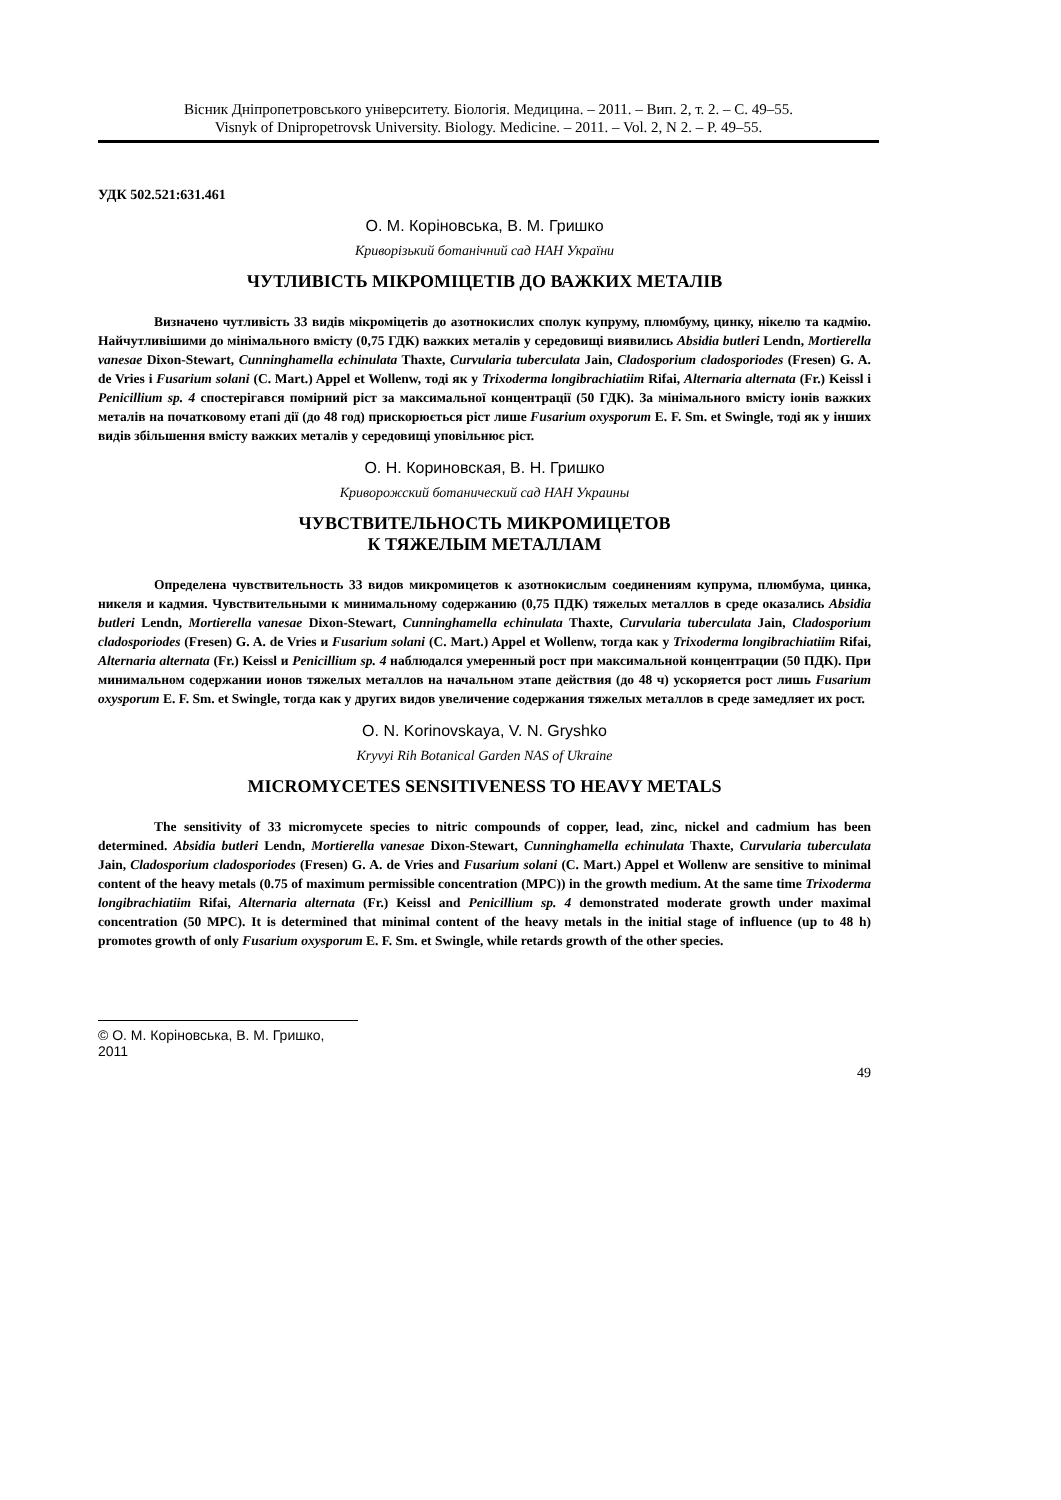Вісник Дніпропетровського університету. Біологія. Медицина. – 2011. – Вип. 2, т. 2. – С. 49–55.
Visnyk of Dnipropetrovsk University. Biology. Medicine. – 2011. – Vol. 2, N 2. – P. 49–55.
УДК 502.521:631.461
О. М. Коріновська, В. М. Гришко
Криворізький ботанічний сад НАН України
ЧУТЛИВІСТЬ МІКРОМІЦЕТІВ ДО ВАЖКИХ МЕТАЛІВ
Визначено чутливість 33 видів мікроміцетів до азотнокислих сполук купруму, плюмбуму, цинку, нікелю та кадмію. Найчутливішими до мінімального вмісту (0,75 ГДК) важких металів у середовищі виявились Absidia butleri Lendn, Mortierella vanesae Dixon-Stewart, Cunninghamella echinulata Thaxte, Curvularia tuberculata Jain, Cladosporium cladosporiodes (Fresen) G. A. de Vries і Fusarium solani (C. Mart.) Appel et Wollenw, тоді як у Trixoderma longibrachiatiim Rifai, Alternaria alternata (Fr.) Keissl і Penicillium sp. 4 спостерігався помірний ріст за максимальної концентрації (50 ГДК). За мінімального вмісту іонів важких металів на початковому етапі дії (до 48 год) прискорюється ріст лише Fusarium oxysporum E. F. Sm. et Swingle, тоді як у інших видів збільшення вмісту важких металів у середовищі уповільнює ріст.
О. Н. Кориновская, В. Н. Гришко
Криворожский ботанический сад НАН Украины
ЧУВСТВИТЕЛЬНОСТЬ МИКРОМИЦЕТОВ
К ТЯЖЕЛЫМ МЕТАЛЛАМ
Определена чувствительность 33 видов микромицетов к азотнокислым соединениям купрума, плюмбума, цинка, никеля и кадмия. Чувствительными к минимальному содержанию (0,75 ПДК) тяжелых металлов в среде оказались Absidia butleri Lendn, Mortierella vanesae Dixon-Stewart, Cunninghamella echinulata Thaxte, Curvularia tuberculata Jain, Cladosporium cladosporiodes (Fresen) G. A. de Vries и Fusarium solani (C. Mart.) Appel et Wollenw, тогда как у Trixoderma longibrachiatiim Rifai, Alternaria alternata (Fr.) Keissl и Penicillium sp. 4 наблюдался умеренный рост при максимальной концентрации (50 ПДК). При минимальном содержании ионов тяжелых металлов на начальном этапе действия (до 48 ч) ускоряется рост лишь Fusarium oxysporum E. F. Sm. et Swingle, тогда как у других видов увеличение содержания тяжелых металлов в среде замедляет их рост.
O. N. Korinovskaya, V. N. Gryshko
Kryvyi Rih Botanical Garden NAS of Ukraine
MICROMYCETES SENSITIVENESS TO HEAVY METALS
The sensitivity of 33 micromycete species to nitric compounds of copper, lead, zinc, nickel and cadmium has been determined. Absidia butleri Lendn, Mortierella vanesae Dixon-Stewart, Cunninghamella echinulata Thaxte, Curvularia tuberculata Jain, Cladosporium cladosporiodes (Fresen) G. A. de Vries and Fusarium solani (C. Mart.) Appel et Wollenw are sensitive to minimal content of the heavy metals (0.75 of maximum permissible concentration (MPC)) in the growth medium. At the same time Trixoderma longibrachiatiim Rifai, Alternaria alternata (Fr.) Keissl and Penicillium sp. 4 demonstrated moderate growth under maximal concentration (50 MPC). It is determined that minimal content of the heavy metals in the initial stage of influence (up to 48 h) promotes growth of only Fusarium oxysporum E. F. Sm. et Swingle, while retards growth of the other species.
© О. М. Коріновська, В. М. Гришко, 2011
49